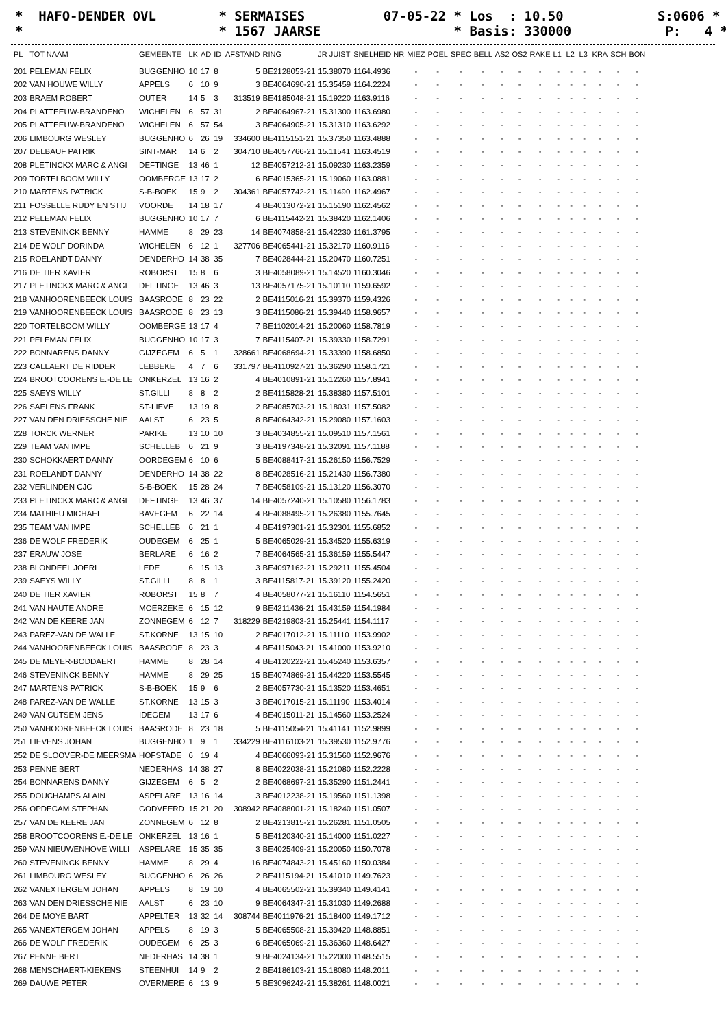* HAFO-DENDER OVL * SERMAISES 07-05-22 * Los : 10.50 S:0606 * * * 1567 JAARSE * Basis: 330000 P: 4 *
| PL | TOT NAAM | GEMEENTE | LK | AD | ID | AFSTAND | RING | JR JUIST | SNELHEID NR | MIEZ | POEL | SPEC | BELL | AS2 | OS2 | RAKE | L1 | L2 | L3 | KRA | SCH | BON |
| --- | --- | --- | --- | --- | --- | --- | --- | --- | --- | --- | --- | --- | --- | --- | --- | --- | --- | --- | --- | --- | --- | --- |
| 201 | PELEMAN FELIX | BUGGENHO | 10 | 17 | 8 | 5 | BE2128053-21 | 15.38070 | 1164.4936 | - | - | - | - | - | - | - | - | - | - | - | - | - |
| 202 | VAN HOUWE WILLY | APPELS | 6 | 10 | 9 | 3 | BE4064690-21 | 15.35459 | 1164.2224 | - | - | - | - | - | - | - | - | - | - | - | - | - |
| 203 | BRAEM ROBERT | OUTER | 14 | 5 | 3 | 313519 | BE4185048-21 | 15.19220 | 1163.9116 | - | - | - | - | - | - | - | - | - | - | - | - | - |
| 204 | PLATTEEUW-BRANDENO | WICHELEN | 6 | 57 | 31 | 2 | BE4064967-21 | 15.31300 | 1163.6980 | - | - | - | - | - | - | - | - | - | - | - | - | - |
| 205 | PLATTEEUW-BRANDENO | WICHELEN | 6 | 57 | 54 | 3 | BE4064905-21 | 15.31310 | 1163.6292 | - | - | - | - | - | - | - | - | - | - | - | - | - |
| 206 | LIMBOURG WESLEY | BUGGENHO | 6 | 26 | 19 | 334600 | BE4115151-21 | 15.37350 | 1163.4888 | - | - | - | - | - | - | - | - | - | - | - | - | - |
| 207 | DELBAUF PATRIK | SINT-MAR | 14 | 6 | 2 | 304710 | BE4057766-21 | 15.11541 | 1163.4519 | - | - | - | - | - | - | - | - | - | - | - | - | - |
| 208 | PLETINCKX MARC & ANGI | DEFTINGE | 13 | 46 | 1 | 12 | BE4057212-21 | 15.09230 | 1163.2359 | - | - | - | - | - | - | - | - | - | - | - | - | - |
| 209 | TORTELBOOM WILLY | OOMBERGE | 13 | 17 | 2 | 6 | BE4015365-21 | 15.19060 | 1163.0881 | - | - | - | - | - | - | - | - | - | - | - | - | - |
| 210 | MARTENS PATRICK | S-B-BOEK | 15 | 9 | 2 | 304361 | BE4057742-21 | 15.11490 | 1162.4967 | - | - | - | - | - | - | - | - | - | - | - | - | - |
| 211 | FOSSELLE RUDY EN STIJ | VOORDE | 14 | 18 | 17 | 4 | BE4013072-21 | 15.15190 | 1162.4562 | - | - | - | - | - | - | - | - | - | - | - | - | - |
| 212 | PELEMAN FELIX | BUGGENHO | 10 | 17 | 7 | 6 | BE4115442-21 | 15.38420 | 1162.1406 | - | - | - | - | - | - | - | - | - | - | - | - | - |
| 213 | STEVENINCK BENNY | HAMME | 8 | 29 | 23 | 14 | BE4074858-21 | 15.42230 | 1161.3795 | - | - | - | - | - | - | - | - | - | - | - | - | - |
| 214 | DE WOLF DORINDA | WICHELEN | 6 | 12 | 1 | 327706 | BE4065441-21 | 15.32170 | 1160.9116 | - | - | - | - | - | - | - | - | - | - | - | - | - |
| 215 | ROELANDT DANNY | DENDERHO | 14 | 38 | 35 | 7 | BE4028444-21 | 15.20470 | 1160.7251 | - | - | - | - | - | - | - | - | - | - | - | - | - |
| 216 | DE TIER XAVIER | ROBORST | 15 | 8 | 6 | 3 | BE4058089-21 | 15.14520 | 1160.3046 | - | - | - | - | - | - | - | - | - | - | - | - | - |
| 217 | PLETINCKX MARC & ANGI | DEFTINGE | 13 | 46 | 3 | 13 | BE4057175-21 | 15.10110 | 1159.6592 | - | - | - | - | - | - | - | - | - | - | - | - | - |
| 218 | VANHOORENBEECK LOUIS | BAASRODE | 8 | 23 | 22 | 2 | BE4115016-21 | 15.39370 | 1159.4326 | - | - | - | - | - | - | - | - | - | - | - | - | - |
| 219 | VANHOORENBEECK LOUIS | BAASRODE | 8 | 23 | 13 | 3 | BE4115086-21 | 15.39440 | 1158.9657 | - | - | - | - | - | - | - | - | - | - | - | - | - |
| 220 | TORTELBOOM WILLY | OOMBERGE | 13 | 17 | 4 | 7 | BE1102014-21 | 15.20060 | 1158.7819 | - | - | - | - | - | - | - | - | - | - | - | - | - |
| 221 | PELEMAN FELIX | BUGGENHO | 10 | 17 | 3 | 7 | BE4115407-21 | 15.39330 | 1158.7291 | - | - | - | - | - | - | - | - | - | - | - | - | - |
| 222 | BONNARENS DANNY | GIJZEGEM | 6 | 5 | 1 | 328661 | BE4068694-21 | 15.33390 | 1158.6850 | - | - | - | - | - | - | - | - | - | - | - | - | - |
| 223 | CALLAERT DE RIDDER | LEBBEKE | 4 | 7 | 6 | 331797 | BE4110927-21 | 15.36290 | 1158.1721 | - | - | - | - | - | - | - | - | - | - | - | - | - |
| 224 | BROOTCOORENS E.-DE LE | ONKERZEL | 13 | 16 | 2 | 4 | BE4010891-21 | 15.12260 | 1157.8941 | - | - | - | - | - | - | - | - | - | - | - | - | - |
| 225 | SAEYS WILLY | ST.GILLI | 8 | 8 | 2 | 2 | BE4115828-21 | 15.38380 | 1157.5101 | - | - | - | - | - | - | - | - | - | - | - | - | - |
| 226 | SAELENS FRANK | ST-LIEVE | 13 | 19 | 8 | 2 | BE4085703-21 | 15.18031 | 1157.5082 | - | - | - | - | - | - | - | - | - | - | - | - | - |
| 227 | VAN DEN DRIESSCHE NIE | AALST | 6 | 23 | 5 | 8 | BE4064342-21 | 15.29080 | 1157.1603 | - | - | - | - | - | - | - | - | - | - | - | - | - |
| 228 | TORCK WERNER | PARIKE | 13 | 10 | 10 | 3 | BE4034855-21 | 15.09510 | 1157.1561 | - | - | - | - | - | - | - | - | - | - | - | - | - |
| 229 | TEAM VAN IMPE | SCHELLEB | 6 | 21 | 9 | 3 | BE4197348-21 | 15.32091 | 1157.1188 | - | - | - | - | - | - | - | - | - | - | - | - | - |
| 230 | SCHOKKAERT DANNY | OORDEGEM | 6 | 10 | 6 | 5 | BE4088417-21 | 15.26150 | 1156.7529 | - | - | - | - | - | - | - | - | - | - | - | - | - |
| 231 | ROELANDT DANNY | DENDERHO | 14 | 38 | 22 | 8 | BE4028516-21 | 15.21430 | 1156.7380 | - | - | - | - | - | - | - | - | - | - | - | - | - |
| 232 | VERLINDEN CJC | S-B-BOEK | 15 | 28 | 24 | 7 | BE4058109-21 | 15.13120 | 1156.3070 | - | - | - | - | - | - | - | - | - | - | - | - | - |
| 233 | PLETINCKX MARC & ANGI | DEFTINGE | 13 | 46 | 37 | 14 | BE4057240-21 | 15.10580 | 1156.1783 | - | - | - | - | - | - | - | - | - | - | - | - | - |
| 234 | MATHIEU MICHAEL | BAVEGEM | 6 | 22 | 14 | 4 | BE4088495-21 | 15.26380 | 1155.7645 | - | - | - | - | - | - | - | - | - | - | - | - | - |
| 235 | TEAM VAN IMPE | SCHELLEB | 6 | 21 | 1 | 4 | BE4197301-21 | 15.32301 | 1155.6852 | - | - | - | - | - | - | - | - | - | - | - | - | - |
| 236 | DE WOLF FREDERIK | OUDEGEM | 6 | 25 | 1 | 5 | BE4065029-21 | 15.34520 | 1155.6319 | - | - | - | - | - | - | - | - | - | - | - | - | - |
| 237 | ERAUW JOSE | BERLARE | 6 | 16 | 2 | 7 | BE4064565-21 | 15.36159 | 1155.5447 | - | - | - | - | - | - | - | - | - | - | - | - | - |
| 238 | BLONDEEL JOERI | LEDE | 6 | 15 | 13 | 3 | BE4097162-21 | 15.29211 | 1155.4504 | - | - | - | - | - | - | - | - | - | - | - | - | - |
| 239 | SAEYS WILLY | ST.GILLI | 8 | 8 | 1 | 3 | BE4115817-21 | 15.39120 | 1155.2420 | - | - | - | - | - | - | - | - | - | - | - | - | - |
| 240 | DE TIER XAVIER | ROBORST | 15 | 8 | 7 | 4 | BE4058077-21 | 15.16110 | 1154.5651 | - | - | - | - | - | - | - | - | - | - | - | - | - |
| 241 | VAN HAUTE ANDRE | MOERZEKE | 6 | 15 | 12 | 9 | BE4211436-21 | 15.43159 | 1154.1984 | - | - | - | - | - | - | - | - | - | - | - | - | - |
| 242 | VAN DE KEERE JAN | ZONNEGEM | 6 | 12 | 7 | 318229 | BE4219803-21 | 15.25441 | 1154.1117 | - | - | - | - | - | - | - | - | - | - | - | - | - |
| 243 | PAREZ-VAN DE WALLE | ST.KORNE | 13 | 15 | 10 | 2 | BE4017012-21 | 15.11110 | 1153.9902 | - | - | - | - | - | - | - | - | - | - | - | - | - |
| 244 | VANHOORENBEECK LOUIS | BAASRODE | 8 | 23 | 3 | 4 | BE4115043-21 | 15.41000 | 1153.9210 | - | - | - | - | - | - | - | - | - | - | - | - | - |
| 245 | DE MEYER-BODDAERT | HAMME | 8 | 28 | 14 | 4 | BE4120222-21 | 15.45240 | 1153.6357 | - | - | - | - | - | - | - | - | - | - | - | - | - |
| 246 | STEVENINCK BENNY | HAMME | 8 | 29 | 25 | 15 | BE4074869-21 | 15.44220 | 1153.5545 | - | - | - | - | - | - | - | - | - | - | - | - | - |
| 247 | MARTENS PATRICK | S-B-BOEK | 15 | 9 | 6 | 2 | BE4057730-21 | 15.13520 | 1153.4651 | - | - | - | - | - | - | - | - | - | - | - | - | - |
| 248 | PAREZ-VAN DE WALLE | ST.KORNE | 13 | 15 | 3 | 3 | BE4017015-21 | 15.11190 | 1153.4014 | - | - | - | - | - | - | - | - | - | - | - | - | - |
| 249 | VAN CUTSEM JENS | IDEGEM | 13 | 17 | 6 | 4 | BE4015011-21 | 15.14560 | 1153.2524 | - | - | - | - | - | - | - | - | - | - | - | - | - |
| 250 | VANHOORENBEECK LOUIS | BAASRODE | 8 | 23 | 18 | 5 | BE4115054-21 | 15.41141 | 1152.9899 | - | - | - | - | - | - | - | - | - | - | - | - | - |
| 251 | LIEVENS JOHAN | BUGGENHO | 1 | 9 | 1 | 334229 | BE4116103-21 | 15.39530 | 1152.9776 | - | - | - | - | - | - | - | - | - | - | - | - | - |
| 252 | DE SLOOVER-DE MEERSMA | HOFSTADE | 6 | 19 | 4 | 4 | BE4066093-21 | 15.31560 | 1152.9676 | - | - | - | - | - | - | - | - | - | - | - | - | - |
| 253 | PENNE BERT | NEDERHAS | 14 | 38 | 27 | 8 | BE4022038-21 | 15.21080 | 1152.2228 | - | - | - | - | - | - | - | - | - | - | - | - | - |
| 254 | BONNARENS DANNY | GIJZEGEM | 6 | 5 | 2 | 2 | BE4068697-21 | 15.35290 | 1151.2441 | - | - | - | - | - | - | - | - | - | - | - | - | - |
| 255 | DOUCHAMPS ALAIN | ASPELARE | 13 | 16 | 14 | 3 | BE4012238-21 | 15.19560 | 1151.1398 | - | - | - | - | - | - | - | - | - | - | - | - | - |
| 256 | OPDECAM STEPHAN | GODVEERD | 15 | 21 | 20 | 308942 | BE4088001-21 | 15.18240 | 1151.0507 | - | - | - | - | - | - | - | - | - | - | - | - | - |
| 257 | VAN DE KEERE JAN | ZONNEGEM | 6 | 12 | 8 | 2 | BE4213815-21 | 15.26281 | 1151.0505 | - | - | - | - | - | - | - | - | - | - | - | - | - |
| 258 | BROOTCOORENS E.-DE LE | ONKERZEL | 13 | 16 | 1 | 5 | BE4120340-21 | 15.14000 | 1151.0227 | - | - | - | - | - | - | - | - | - | - | - | - | - |
| 259 | VAN NIEUWENHOVE WILLI | ASPELARE | 15 | 35 | 35 | 3 | BE4025409-21 | 15.20050 | 1150.7078 | - | - | - | - | - | - | - | - | - | - | - | - | - |
| 260 | STEVENINCK BENNY | HAMME | 8 | 29 | 4 | 16 | BE4074843-21 | 15.45160 | 1150.0384 | - | - | - | - | - | - | - | - | - | - | - | - | - |
| 261 | LIMBOURG WESLEY | BUGGENHO | 6 | 26 | 26 | 2 | BE4115194-21 | 15.41010 | 1149.7623 | - | - | - | - | - | - | - | - | - | - | - | - | - |
| 262 | VANEXTERGEM JOHAN | APPELS | 8 | 19 | 10 | 4 | BE4065502-21 | 15.39340 | 1149.4141 | - | - | - | - | - | - | - | - | - | - | - | - | - |
| 263 | VAN DEN DRIESSCHE NIE | AALST | 6 | 23 | 10 | 9 | BE4064347-21 | 15.31030 | 1149.2688 | - | - | - | - | - | - | - | - | - | - | - | - | - |
| 264 | DE MOYE BART | APPELTER | 13 | 32 | 14 | 308744 | BE4011976-21 | 15.18400 | 1149.1712 | - | - | - | - | - | - | - | - | - | - | - | - | - |
| 265 | VANEXTERGEM JOHAN | APPELS | 8 | 19 | 3 | 5 | BE4065508-21 | 15.39420 | 1148.8851 | - | - | - | - | - | - | - | - | - | - | - | - | - |
| 266 | DE WOLF FREDERIK | OUDEGEM | 6 | 25 | 3 | 6 | BE4065069-21 | 15.36360 | 1148.6427 | - | - | - | - | - | - | - | - | - | - | - | - | - |
| 267 | PENNE BERT | NEDERHAS | 14 | 38 | 1 | 9 | BE4024134-21 | 15.22000 | 1148.5515 | - | - | - | - | - | - | - | - | - | - | - | - | - |
| 268 | MENSCHAERT-KIEKENS | STEENHUI | 14 | 9 | 2 | 2 | BE4186103-21 | 15.18080 | 1148.2011 | - | - | - | - | - | - | - | - | - | - | - | - | - |
| 269 | DAUWE PETER | OVERMERE | 6 | 13 | 9 | 5 | BE3096242-21 | 15.38261 | 1148.0021 | - | - | - | - | - | - | - | - | - | - | - | - | - |